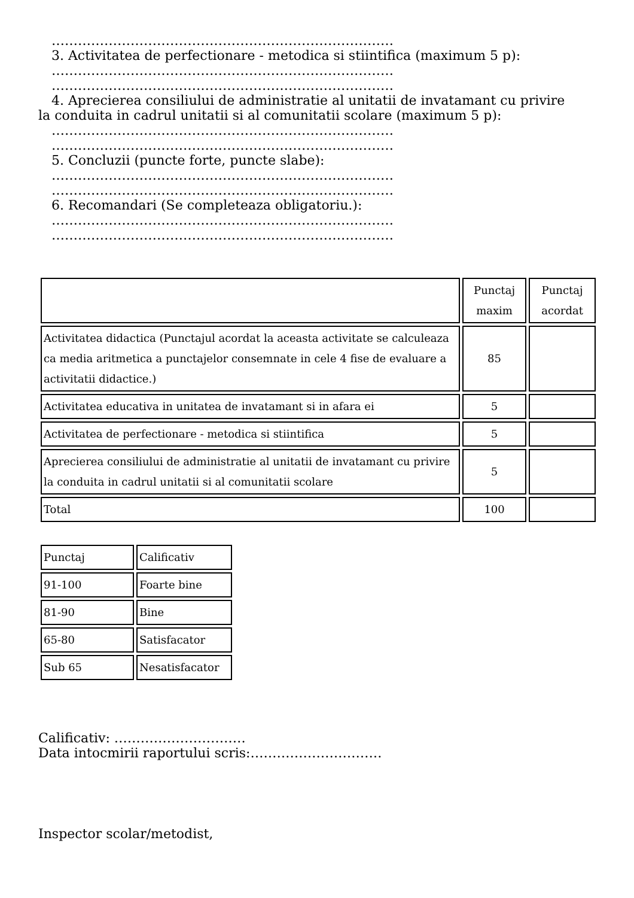……………………………………………………………………
3. Activitatea de perfectionare - metodica si stiintifica (maximum 5 p):
……………………………………………………………………
……………………………………………………………………
4. Aprecierea consiliului de administratie al unitatii de invatamant cu privire
la conduita in cadrul unitatii si al comunitatii scolare (maximum 5 p):
……………………………………………………………………
……………………………………………………………………
5. Concluzii (puncte forte, puncte slabe):
……………………………………………………………………
……………………………………………………………………
6. Recomandari (Se completeaza obligatoriu.):
……………………………………………………………………
……………………………………………………………………
| | Punctaj maxim | Punctaj acordat |
| --- | --- | --- |
| Activitatea didactica (Punctajul acordat la aceasta activitate se calculeaza ca media aritmetica a punctajelor consemnate in cele 4 fise de evaluare a activitatii didactice.) | 85 | |
| Activitatea educativa in unitatea de invatamant si in afara ei | 5 | |
| Activitatea de perfectionare - metodica si stiintifica | 5 | |
| Aprecierea consiliului de administratie al unitatii de invatamant cu privire la conduita in cadrul unitatii si al comunitatii scolare | 5 | |
| Total | 100 | |
| Punctaj | Calificativ |
| 91-100 | Foarte bine |
| 81-90 | Bine |
| 65-80 | Satisfacator |
| Sub 65 | Nesatisfacator |
Calificativ: …………………………
Data intocmirii raportului scris:…………………………
Inspector scolar/metodist,